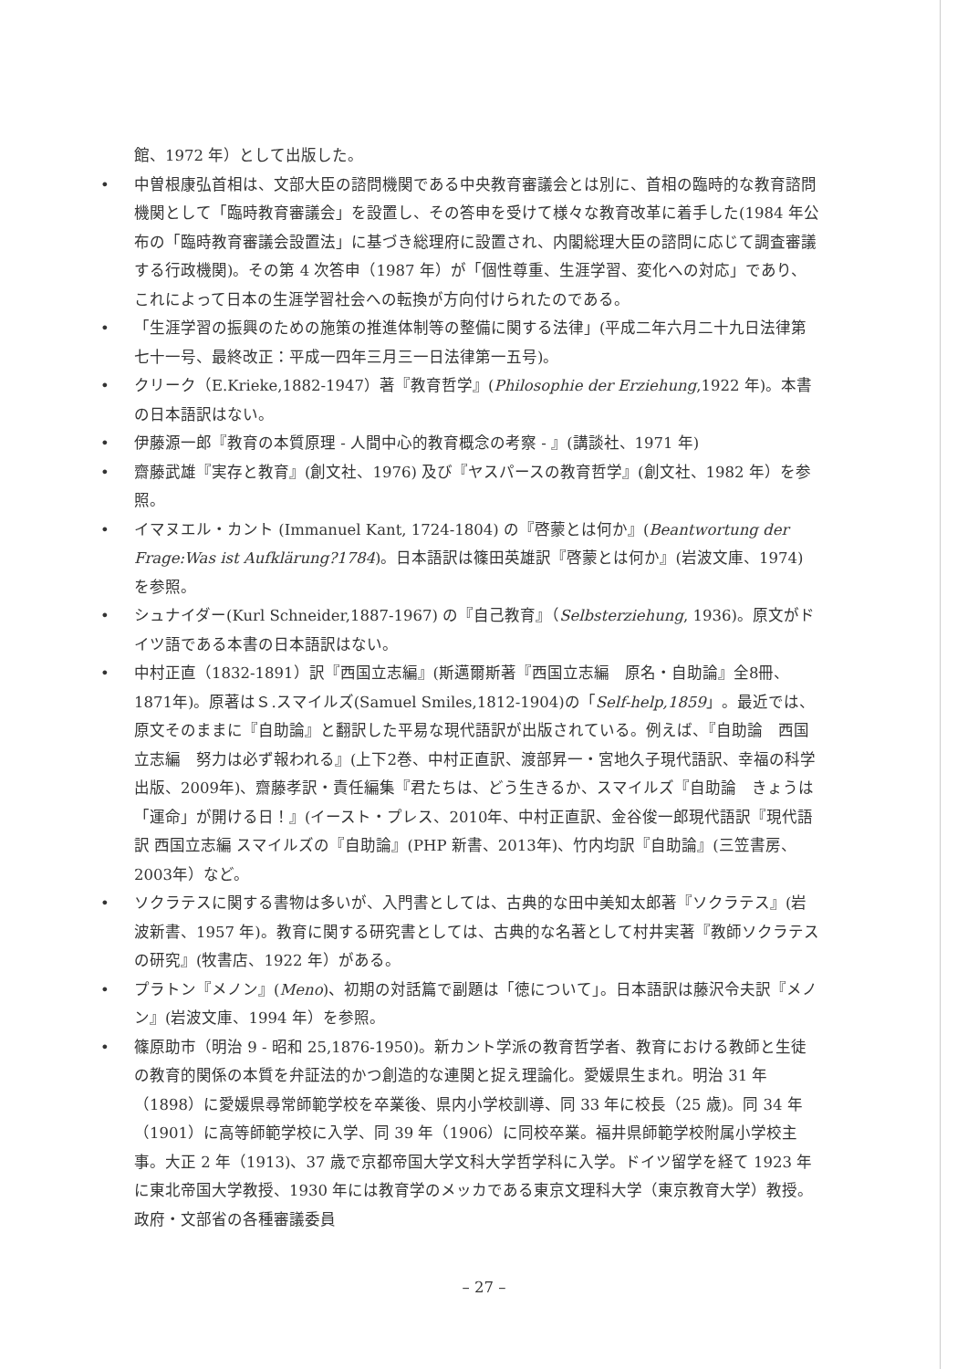館、1972 年）として出版した。
• 中曽根康弘首相は、文部大臣の諮問機関である中央教育審議会とは別に、首相の臨時的な教育諮問機関として「臨時教育審議会」を設置し、その答申を受けて様々な教育改革に着手した(1984 年公布の「臨時教育審議会設置法」に基づき総理府に設置され、内閣総理大臣の諮問に応じて調査審議する行政機関)。その第 4 次答申（1987 年）が「個性尊重、生涯学習、変化への対応」であり、これによって日本の生涯学習社会への転換が方向付けられたのである。
• 「生涯学習の振興のための施策の推進体制等の整備に関する法律」(平成二年六月二十九日法律第七十一号、最終改正：平成一四年三月三一日法律第一五号)。
• クリーク（E.Krieke,1882-1947）著『教育哲学』(Philosophie der Erziehung,1922 年)。本書の日本語訳はない。
• 伊藤源一郎『教育の本質原理 - 人間中心的教育概念の考察 - 』(講談社、1971 年)
• 齋藤武雄『実存と教育』(創文社、1976) 及び『ヤスパースの教育哲学』(創文社、1982 年）を参照。
• イマヌエル・カント (Immanuel Kant, 1724-1804) の『啓蒙とは何か』(Beantwortung der Frage:Was ist Aufklärung?1784)。日本語訳は篠田英雄訳『啓蒙とは何か』(岩波文庫、1974) を参照。
• シュナイダー(Kurl Schneider,1887-1967) の『自己教育』（Selbsterziehung, 1936)。原文がドイツ語である本書の日本語訳はない。
• 中村正直（1832-1891）訳『西国立志編』(斯邁爾斯著『西国立志編　原名・自助論』全8冊、1871年)。原著はＳ.スマイルズ(Samuel Smiles,1812-1904)の「Self-help,1859」。最近では、原文そのままに『自助論』と翻訳した平易な現代語訳が出版されている。例えば、『自助論　西国立志編　努力は必ず報われる』(上下2巻、中村正直訳、渡部昇一・宮地久子現代語訳、幸福の科学出版、2009年)、齋藤孝訳・責任編集『君たちは、どう生きるか、スマイルズ『自助論　きょうは「運命」が開ける日！』(イースト・プレス、2010年、中村正直訳、金谷俊一郎現代語訳『現代語訳 西国立志編 スマイルズの『自助論』(PHP 新書、2013年)、竹内均訳『自助論』(三笠書房、2003年）など。
• ソクラテスに関する書物は多いが、入門書としては、古典的な田中美知太郎著『ソクラテス』(岩波新書、1957 年)。教育に関する研究書としては、古典的な名著として村井実著『教師ソクラテスの研究』(牧書店、1922 年）がある。
• プラトン『メノン』(Meno)、初期の対話篇で副題は「徳について」。日本語訳は藤沢令夫訳『メノン』(岩波文庫、1994 年）を参照。
• 篠原助市（明治 9 - 昭和 25,1876-1950)。新カント学派の教育哲学者、教育における教師と生徒の教育的関係の本質を弁証法的かつ創造的な連関と捉え理論化。愛媛県生まれ。明治 31 年（1898）に愛媛県尋常師範学校を卒業後、県内小学校訓導、同 33 年に校長（25 歳)。同 34 年（1901）に高等師範学校に入学、同 39 年（1906）に同校卒業。福井県師範学校附属小学校主事。大正 2 年（1913)、37 歳で京都帝国大学文科大学哲学科に入学。ドイツ留学を経て 1923 年に東北帝国大学教授、1930 年には教育学のメッカである東京文理科大学（東京教育大学）教授。政府・文部省の各種審議委員
– 27 –